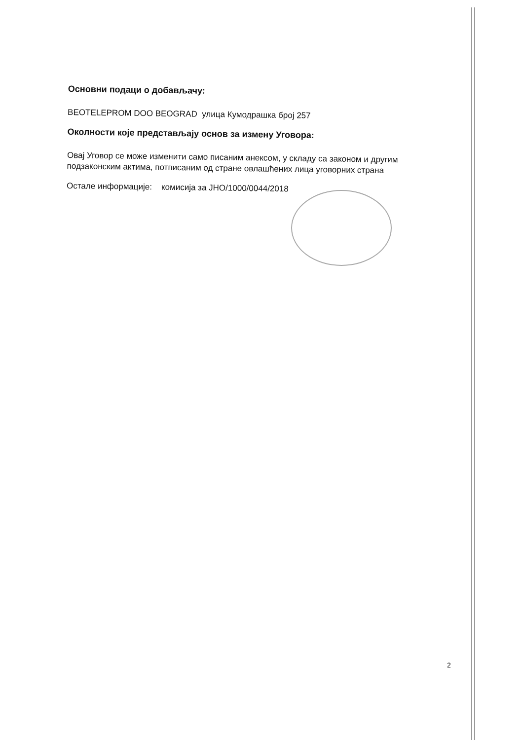Основни подаци о добављачу:
BEOTELEPROM DOO BEOGRAD улица Кумодрашка број 257
Околности које представљају основ за измену Уговора:
Овај Уговор се може изменити само писаним анексом, у складу са законом и другим подзаконским актима, потписаним од стране овлашћених лица уговорних страна
Остале информације: комисија за ЈНО/1000/0044/2018
2